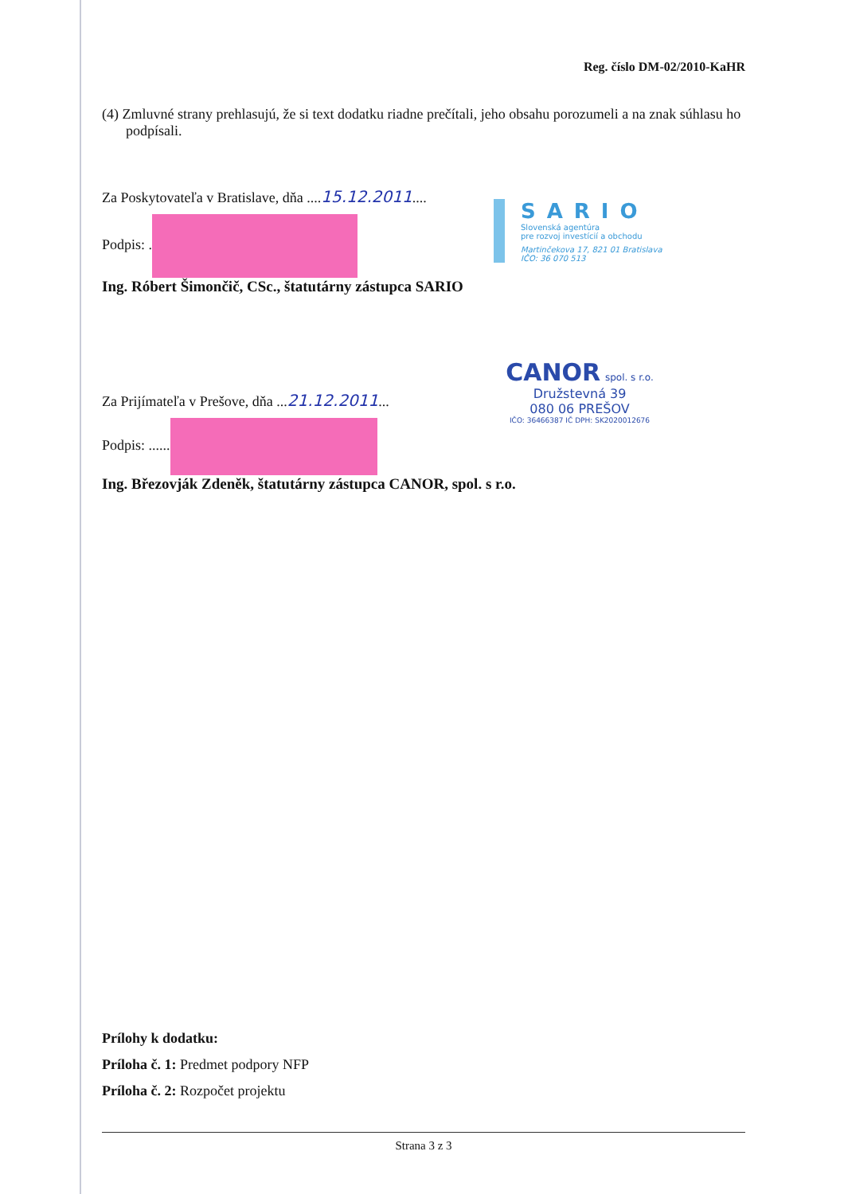Reg. číslo DM-02/2010-KaHR
(4) Zmluvné strany prehlasujú, že si text dodatku riadne prečítali, jeho obsahu porozumeli a na znak súhlasu ho podpísali.
Za Poskytovateľa v Bratislave, dňa ....15.12.2011....
Podpis: .
Ing. Róbert Šimončič, CSc., štatutárny zástupca SARIO
SARIO
Slovenská agentúra
pre rozvoj investícií a obchodu
Martinčekova 17, 821 01 Bratislava
IČO: 36 070 513
Za Prijímateľa v Prešove, dňa ...21.12.2011...
Podpis: ......
Ing. Březovják Zdeněk, štatutárny zástupca CANOR, spol. s r.o.
CANOR
spol. s r.o.
Družstevná 39
080 06 PREŠOV
IČO: 36466387 IČ DPH: SK2020012676
Prílohy k dodatku:
Príloha č. 1: Predmet podpory NFP
Príloha č. 2: Rozpočet projektu
Strana 3 z 3